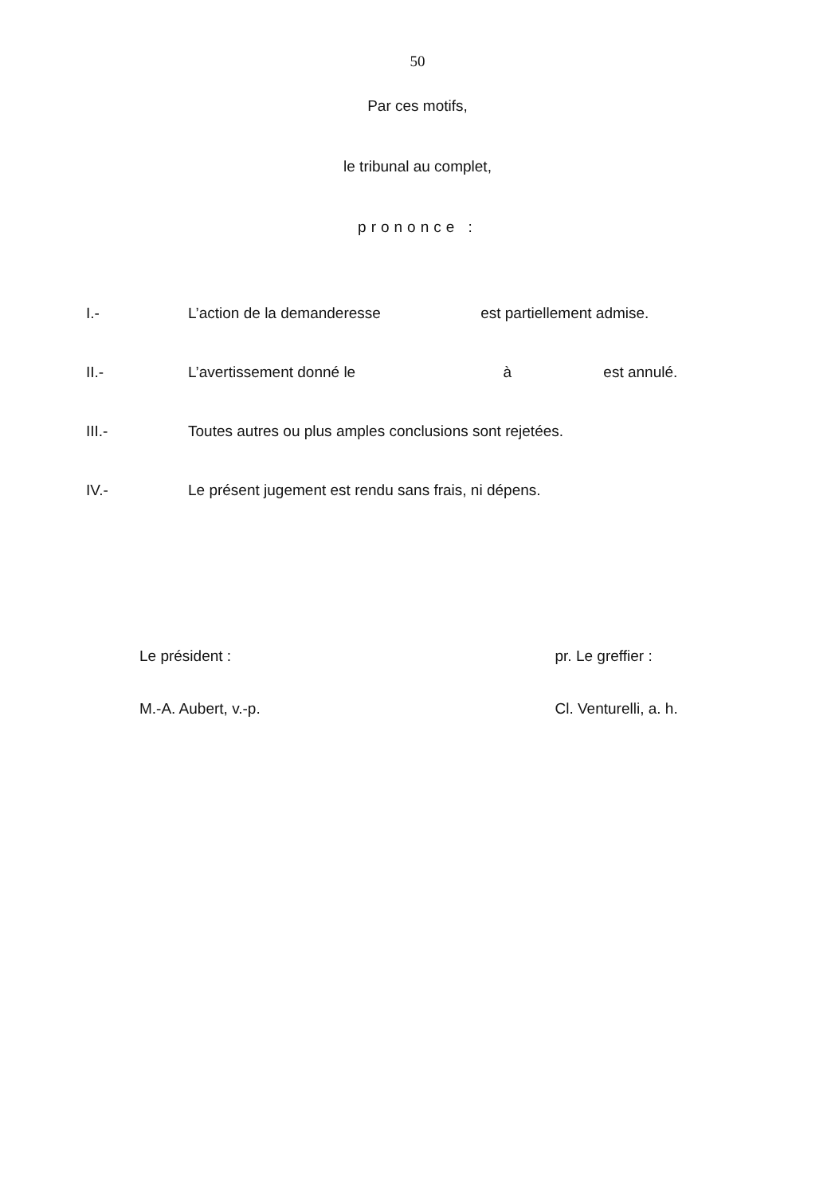50
Par ces motifs,
le tribunal au complet,
prononce :
I.- L’action de la demanderesse est partiellement admise.
II.- L’avertissement donné le à est annulé.
III.- Toutes autres ou plus amples conclusions sont rejetées.
IV.- Le présent jugement est rendu sans frais, ni dépens.
Le président :
M.-A. Aubert, v.-p.
pr. Le greffier :
Cl. Venturelli, a. h.